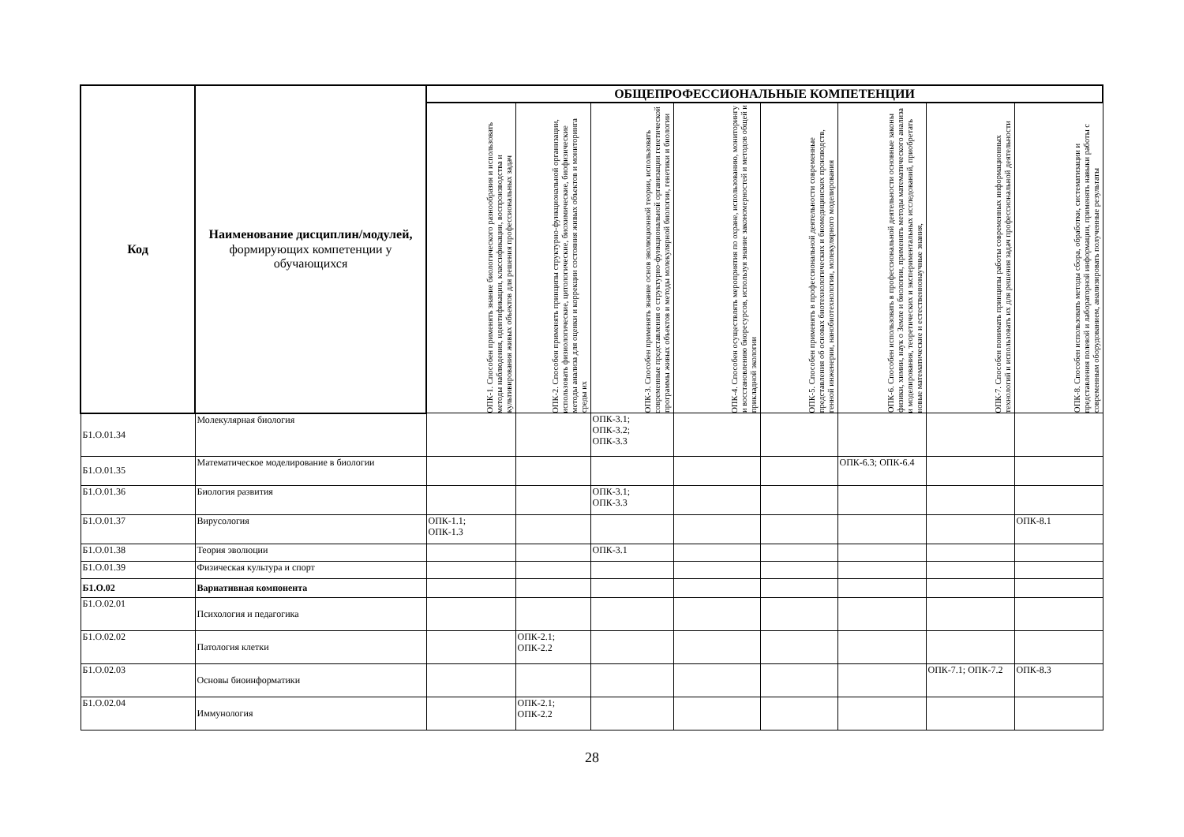| Код | Наименование дисциплин/модулей, формирующих компетенции у обучающихся | ОБЩЕПРОФЕССИОНАЛЬНЫЕ КОМПЕТЕНЦИИ | | | | | | | |
| --- | --- | --- | --- | --- | --- | --- | --- | --- | --- |
| | | ОПК-1. Способен применять знание биологического разнообразия и использовать методы наблюдения, идентификации, классификации, воспроизводства и культивирования живых объектов для решения профессиональных задач | ОПК-2. Способен применять принципы структурно-функциональной организации, использовать физиологические, цитологические, биохимические, биофизические методы анализа для оценки и коррекции состояния живых объектов и мониторинга среды их | ОПК-3. Способен применять знание основ эволюционной теории, использовать современные представления о структурно-функциональной организации генетической программы живых объектов и методы молекулярной биологии, генетики и биологии | ОПК-4. Способен осуществлять мероприятия по охране, использованию, мониторингу и восстановлению биоресурсов, используя знание закономерностей и методов общей и прикладной экологии | ОПК-5. Способен применять в профессиональной деятельности современные представления об основах биотехнологических и биомедицинских производств, генной инженерии, нанобиотехнологии, молекулярного моделирования | ОПК-6. Способен использовать в профессиональной деятельности основные законы физики, химии, наук о Земле и биологии, применять методы математического анализа и моделирования, теоретических и экспериментальных исследований, приобретать новые математические и естественнонаучные знания, | ОПК-7. Способен понимать принципы работы современных информационных технологий и использовать их для решения задач профессиональной деятельности | ОПК-8. Способен использовать методы сбора, обработки, систематизации и представления полевой и лабораторной информации, применять навыки работы с современным оборудованием, анализировать полученные результаты |
| Б1.О.01.34 | Молекулярная биология | | | ОПК-3.1; ОПК-3.2; ОПК-3.3 | | | | | |
| Б1.О.01.35 | Математическое моделирование в биологии | | | | | | ОПК-6.3; ОПК-6.4 | | |
| Б1.О.01.36 | Биология развития | | | ОПК-3.1; ОПК-3.3 | | | | | |
| Б1.О.01.37 | Вирусология | ОПК-1.1; ОПК-1.3 | | | | | | | ОПК-8.1 |
| Б1.О.01.38 | Теория эволюции | | | ОПК-3.1 | | | | | |
| Б1.О.01.39 | Физическая культура и спорт | | | | | | | | |
| Б1.О.02 | Вариативная компонента | | | | | | | | |
| Б1.О.02.01 | Психология и педагогика | | | | | | | | |
| Б1.О.02.02 | Патология клетки | | ОПК-2.1; ОПК-2.2 | | | | | | |
| Б1.О.02.03 | Основы биоинформатики | | | | | | | ОПК-7.1; ОПК-7.2 | ОПК-8.3 |
| Б1.О.02.04 | Иммунология | | ОПК-2.1; ОПК-2.2 | | | | | | |
28